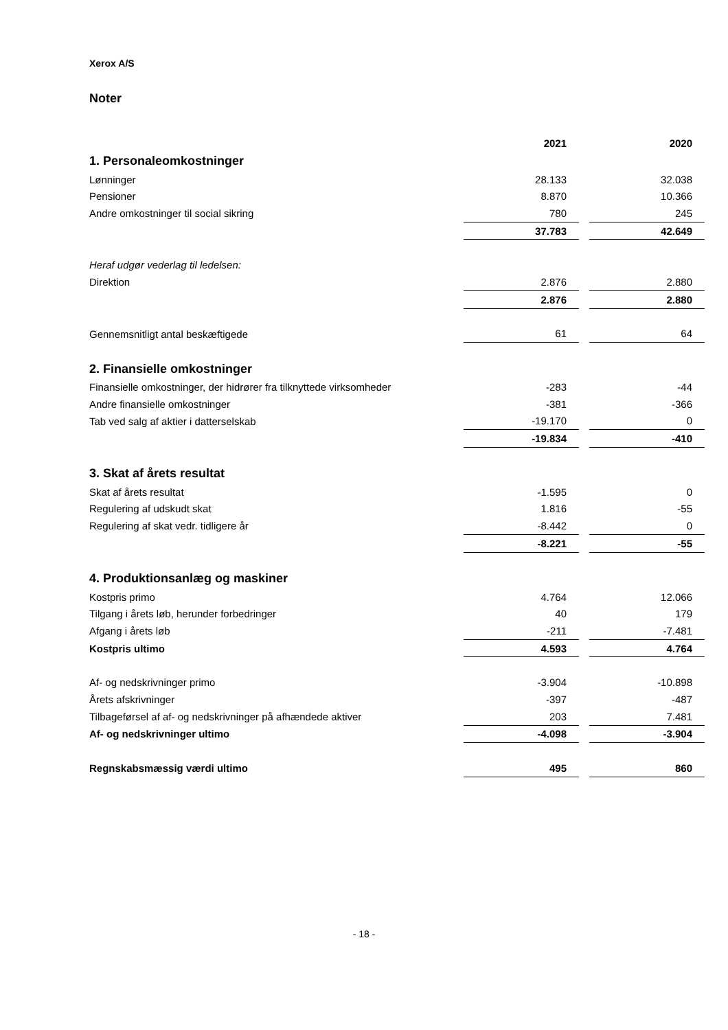Xerox A/S
Noter
| | 2021 | | 2020 |
| 1. Personaleomkostninger | | | |
| Lønninger | 28.133 | | 32.038 |
| Pensioner | 8.870 | | 10.366 |
| Andre omkostninger til social sikring | 780 | | 245 |
| | 37.783 | | 42.649 |
| Heraf udgør vederlag til ledelsen: | | | |
| Direktion | 2.876 | | 2.880 |
| | 2.876 | | 2.880 |
| Gennemsnitligt antal beskæftigede | 61 | | 64 |
| 2. Finansielle omkostninger | | | |
| Finansielle omkostninger, der hidrører fra tilknyttede virksomheder | -283 | | -44 |
| Andre finansielle omkostninger | -381 | | -366 |
| Tab ved salg af aktier i datterselskab | -19.170 | | 0 |
| | -19.834 | | -410 |
| 3. Skat af årets resultat | | | |
| Skat af årets resultat | -1.595 | | 0 |
| Regulering af udskudt skat | 1.816 | | -55 |
| Regulering af skat vedr. tidligere år | -8.442 | | 0 |
| | -8.221 | | -55 |
| 4. Produktionsanlæg og maskiner | | | |
| Kostpris primo | 4.764 | | 12.066 |
| Tilgang i årets løb, herunder forbedringer | 40 | | 179 |
| Afgang i årets løb | -211 | | -7.481 |
| Kostpris ultimo | 4.593 | | 4.764 |
| Af- og nedskrivninger primo | -3.904 | | -10.898 |
| Årets afskrivninger | -397 | | -487 |
| Tilbageførsel af af- og nedskrivninger på afhændede aktiver | 203 | | 7.481 |
| Af- og nedskrivninger ultimo | -4.098 | | -3.904 |
| Regnskabsmæssig værdi ultimo | 495 | | 860 |
- 18 -